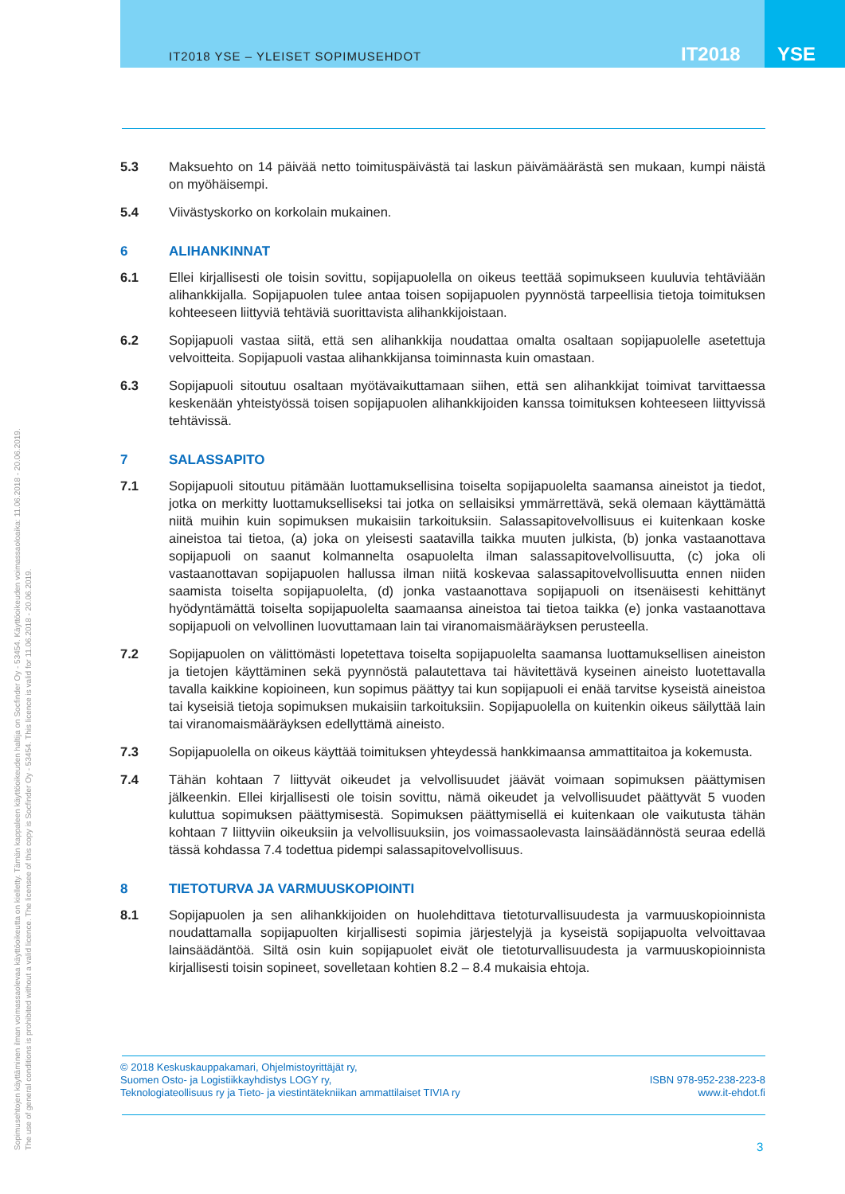IT2018 YSE – YLEISET SOPIMUSEHDOT
IT2018 YSE
5.3 Maksuehto on 14 päivää netto toimituspäivästä tai laskun päivämäärästä sen mukaan, kumpi näistä on myöhäisempi.
5.4 Viivästyskorko on korkolain mukainen.
6 ALIHANKINNAT
6.1 Ellei kirjallisesti ole toisin sovittu, sopijapuolella on oikeus teettää sopimukseen kuuluvia tehtäviään alihankkijalla. Sopijapuolen tulee antaa toisen sopijapuolen pyynnöstä tarpeellisia tietoja toimituksen kohteeseen liittyviä tehtäviä suorittavista alihankkijoistaan.
6.2 Sopijapuoli vastaa siitä, että sen alihankkija noudattaa omalta osaltaan sopijapuolelle asetettuja velvoitteita. Sopijapuoli vastaa alihankkijansa toiminnasta kuin omastaan.
6.3 Sopijapuoli sitoutuu osaltaan myötävaikuttamaan siihen, että sen alihankkijat toimivat tarvittaessa keskenään yhteistyössä toisen sopijapuolen alihankkijoiden kanssa toimituksen kohteeseen liittyvissä tehtävissä.
7 SALASSAPITO
7.1 Sopijapuoli sitoutuu pitämään luottamuksellisina toiselta sopijapuolelta saamansa aineistot ja tiedot, jotka on merkitty luottamukselliseksi tai jotka on sellaisiksi ymmärrettävä, sekä olemaan käyttämättä niitä muihin kuin sopimuksen mukaisiin tarkoituksiin. Salassapitovelvollisuus ei kuitenkaan koske aineistoa tai tietoa, (a) joka on yleisesti saatavilla taikka muuten julkista, (b) jonka vastaanottava sopijapuoli on saanut kolmannelta osapuolelta ilman salassapitovelvollisuutta, (c) joka oli vastaanottavan sopijapuolen hallussa ilman niitä koskevaa salassapitovelvollisuutta ennen niiden saamista toiselta sopijapuolelta, (d) jonka vastaanottava sopijapuoli on itsenäisesti kehittänyt hyödyntämättä toiselta sopijapuolelta saamaansa aineistoa tai tietoa taikka (e) jonka vastaanottava sopijapuoli on velvollinen luovuttamaan lain tai viranomaismääräyksen perusteella.
7.2 Sopijapuolen on välittömästi lopetettava toiselta sopijapuolelta saamansa luottamuksellisen aineiston ja tietojen käyttäminen sekä pyynnöstä palautettava tai hävitettävä kyseinen aineisto luotettavalla tavalla kaikkine kopioineen, kun sopimus päättyy tai kun sopijapuoli ei enää tarvitse kyseistä aineistoa tai kyseisiä tietoja sopimuksen mukaisiin tarkoituksiin. Sopijapuolella on kuitenkin oikeus säilyttää lain tai viranomaismääräyksen edellyttämä aineisto.
7.3 Sopijapuolella on oikeus käyttää toimituksen yhteydessä hankkimaansa ammattitaitoa ja kokemusta.
7.4 Tähän kohtaan 7 liittyvät oikeudet ja velvollisuudet jäävät voimaan sopimuksen päättymisen jälkeenkin. Ellei kirjallisesti ole toisin sovittu, nämä oikeudet ja velvollisuudet päättyvät 5 vuoden kuluttua sopimuksen päättymisestä. Sopimuksen päättymisellä ei kuitenkaan ole vaikutusta tähän kohtaan 7 liittyviin oikeuksiin ja velvollisuuksiin, jos voimassaolevasta lainsäädännöstä seuraa edellä tässä kohdassa 7.4 todettua pidempi salassapitovelvollisuus.
8 TIETOTURVA JA VARMUUSKOPIOINTI
8.1 Sopijapuolen ja sen alihankkijoiden on huolehdittava tietoturvallisuudesta ja varmuuskopioinnista noudattamalla sopijapuolten kirjallisesti sopimia järjestelyjä ja kyseistä sopijapuolta velvoittavaa lainsäädäntöä. Siltä osin kuin sopijapuolet eivät ole tietoturvallisuudesta ja varmuuskopioinnista kirjallisesti toisin sopineet, sovelletaan kohtien 8.2 – 8.4 mukaisia ehtoja.
© 2018 Keskuskauppakamari, Ohjelmistoyrittäjät ry,
Suomen Osto- ja Logistiikkayhdistys LOGY ry,
Teknologiateollisuus ry ja Tieto- ja viestintätekniikan ammattilaiset TIVIA ry
ISBN 978-952-238-223-8
www.it-ehdot.fi
3
Sopimusehtojen käyttäminen ilman voimassaolevaa käyttöoikeutta on kielletty. Tämän kappaleen käyttöoikeuden haltija on Socfinder Oy - 53454. Käyttöoikeuden voimassaoloaika: 11.06.2018 - 20.06.2019.
The use of general conditions is prohibited without a valid licence. The licensee of this copy is Socfinder Oy - 53454. This licence is valid for 11.06.2018 - 20.06.2019.